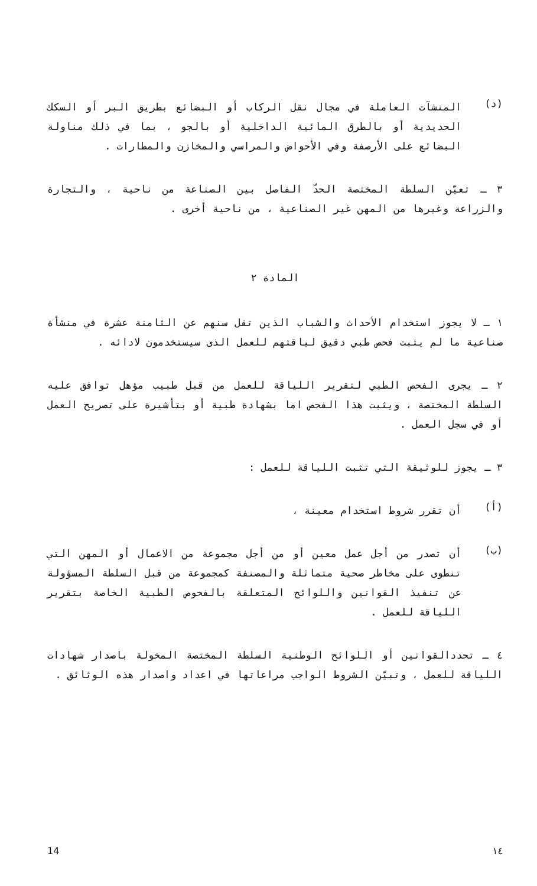(د)
المنشآت العاملة في مجال نقل الركاب أو البضائع بطريق البر أو السكك الحديدية أو بالطرق المائية الداخلية أو بالجو ، بما في ذلك مناولة البضائع على الأرصفة وفي الأحواض والمراسي والمخازن والمطارات .
٣ ـ تعيّن السلطة المختصة الحدّ الفاصل بين الصناعة من ناحية ، والتجارة والزراعة وغيرها من المهن غير الصناعية ، من ناحية أخرى .
المادة ٢
١ ـ لا يجوز استخدام الأحداث والشباب الذين تقل سنهم عن الثامنة عشرة في منشأة صناعية ما لم يثبت فحص طبي دقيق لياقتهم للعمل الذى سيستخدمون لادائه .
٢ ـ يجرى الفحص الطبي لتقرير اللياقة للعمل من قبل طبيب مؤهل توافق عليه السلطة المختصة ، ويثبت هذا الفحص اما بشهادة طبية أو بتأشيرة على تصريح العمل أو في سجل العمل .
٣ ـ يجوز للوثيقة التي تثبت اللياقة للعمل :
(أ)
أن تقرر شروط استخدام معينة ،
(ب)
أن تصدر من أجل عمل معين أو من أجل مجموعة من الاعمال أو المهن التي تنطوى على مخاطر صحية متماثلة والمصنفة كمجموعة من قبل السلطة المسؤولة عن تنفيذ القوانين واللوائح المتعلقة بالفحوص الطبية الخاصة بتقرير اللياقة للعمل .
٤ ـ تحددالقوانين أو اللوائح الوطنية السلطة المختصة المخولة باصدار شهادات اللياقة للعمل ، وتبيّن الشروط الواجب مراعاتها في اعداد واصدار هذه الوثائق .
14 ١٤